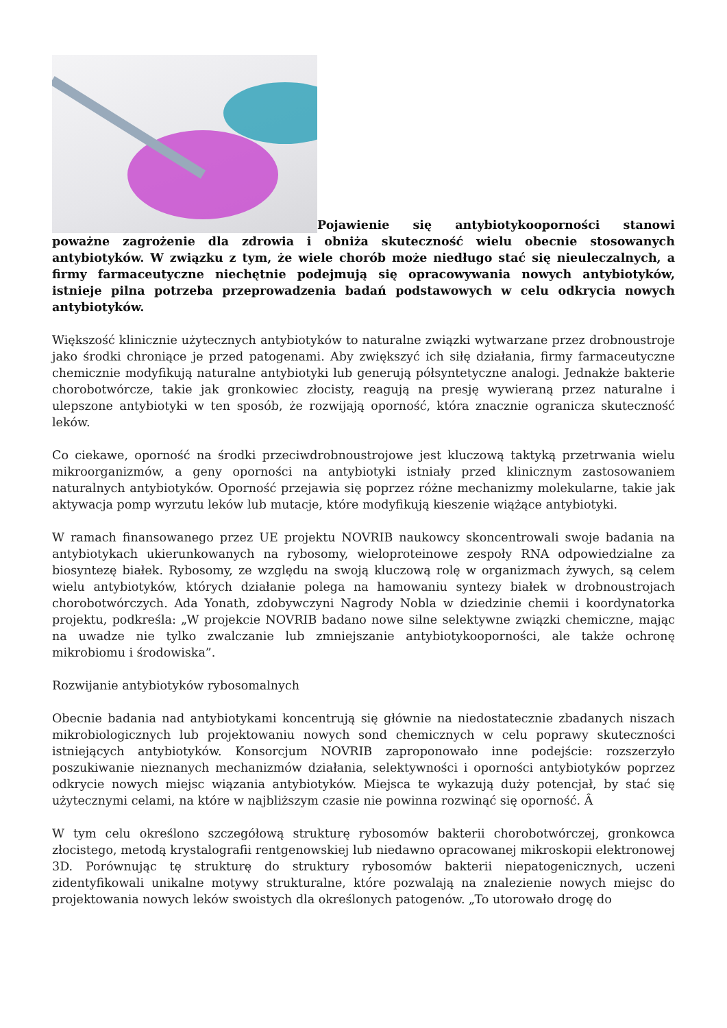Pojawienie się antybiotykooporności stanowi poważne zagrożenie dla zdrowia i obniża skuteczność wielu obecnie stosowanych antybiotyków. W związku z tym, że wiele chorób może niedługo stać się nieuleczalnych, a firmy farmaceutyczne niechętnie podejmują się opracowywania nowych antybiotyków, istnieje pilna potrzeba przeprowadzenia badań podstawowych w celu odkrycia nowych antybiotyków.
Większość klinicznie użytecznych antybiotyków to naturalne związki wytwarzane przez drobnoustroje jako środki chroniące je przed patogenami. Aby zwiększyć ich siłę działania, firmy farmaceutyczne chemicznie modyfikują naturalne antybiotyki lub generują półsyntetyczne analogi. Jednakże bakterie chorobotwórcze, takie jak gronkowiec złocisty, reagują na presję wywieraną przez naturalne i ulepszone antybiotyki w ten sposób, że rozwijają oporność, która znacznie ogranicza skuteczność leków.
Co ciekawe, oporność na środki przeciwdrobnoustrojowe jest kluczową taktyką przetrwania wielu mikroorganizmów, a geny oporności na antybiotyki istniały przed klinicznym zastosowaniem naturalnych antybiotyków. Oporność przejawia się poprzez różne mechanizmy molekularne, takie jak aktywacja pomp wyrzutu leków lub mutacje, które modyfikują kieszenie wiążące antybiotyki.
W ramach finansowanego przez UE projektu NOVRIB naukowcy skoncentrowali swoje badania na antybiotykach ukierunkowanych na rybosomy, wieloproteinowe zespoły RNA odpowiedzialne za biosyntezę białek. Rybosomy, ze względu na swoją kluczową rolę w organizmach żywych, są celem wielu antybiotyków, których działanie polega na hamowaniu syntezy białek w drobnoustrojach chorobotwórczych. Ada Yonath, zdobywczyni Nagrody Nobla w dziedzinie chemii i koordynatorka projektu, podkreśla: „W projekcie NOVRIB badano nowe silne selektywne związki chemiczne, mając na uwadze nie tylko zwalczanie lub zmniejszanie antybiotykooporności, ale także ochronę mikrobiomu i środowiska”.
Rozwijanie antybiotyków rybosomalnych
Obecnie badania nad antybiotykami koncentrują się głównie na niedostatecznie zbadanych niszach mikrobiologicznych lub projektowaniu nowych sond chemicznych w celu poprawy skuteczności istniejących antybiotyków. Konsorcjum NOVRIB zaproponowało inne podejście: rozszerzyło poszukiwanie nieznanych mechanizmów działania, selektywności i oporności antybiotyków poprzez odkrycie nowych miejsc wiązania antybiotyków. Miejsca te wykazują duży potencjał, by stać się użytecznymi celami, na które w najbliższym czasie nie powinna rozwinąć się oporność. Â
W tym celu określono szczegółową strukturę rybosomów bakterii chorobotwórczej, gronkowca złocistego, metodą krystalografii rentgenowskiej lub niedawno opracowanej mikroskopii elektronowej 3D. Porównując tę strukturę do struktury rybosomów bakterii niepatogenicznych, uczeni zidentyfikowali unikalne motywy strukturalne, które pozwalają na znalezienie nowych miejsc do projektowania nowych leków swoistych dla określonych patogenów. „To utorowało drogę do